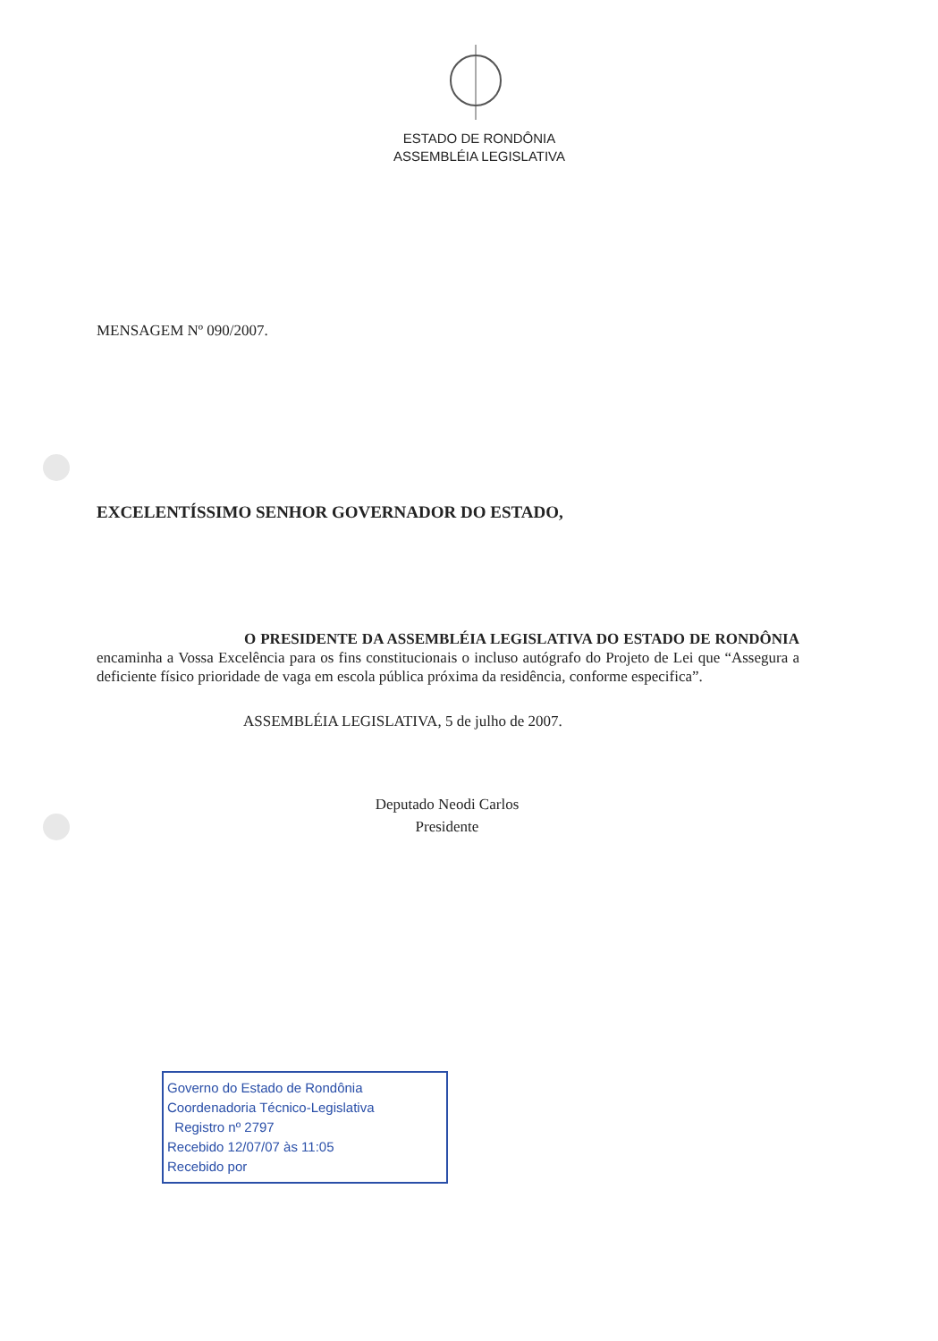ESTADO DE RONDÔNIA
ASSEMBLÉIA LEGISLATIVA
MENSAGEM Nº 090/2007.
EXCELENTÍSSIMO SENHOR GOVERNADOR DO ESTADO,
O PRESIDENTE DA ASSEMBLÉIA LEGISLATIVA DO ESTADO DE RONDÔNIA encaminha a Vossa Excelência para os fins constitucionais o incluso autógrafo do Projeto de Lei que “Assegura a deficiente físico prioridade de vaga em escola pública próxima da residência, conforme especifica”.
ASSEMBLÉIA LEGISLATIVA, 5 de julho de 2007.
Deputado Neodi Carlos
Presidente
Governo do Estado de Rondônia
Coordenadoria Técnico-Legislativa
Registro nº 2797
Recebido 12/07/07 às 11:05
Recebido por